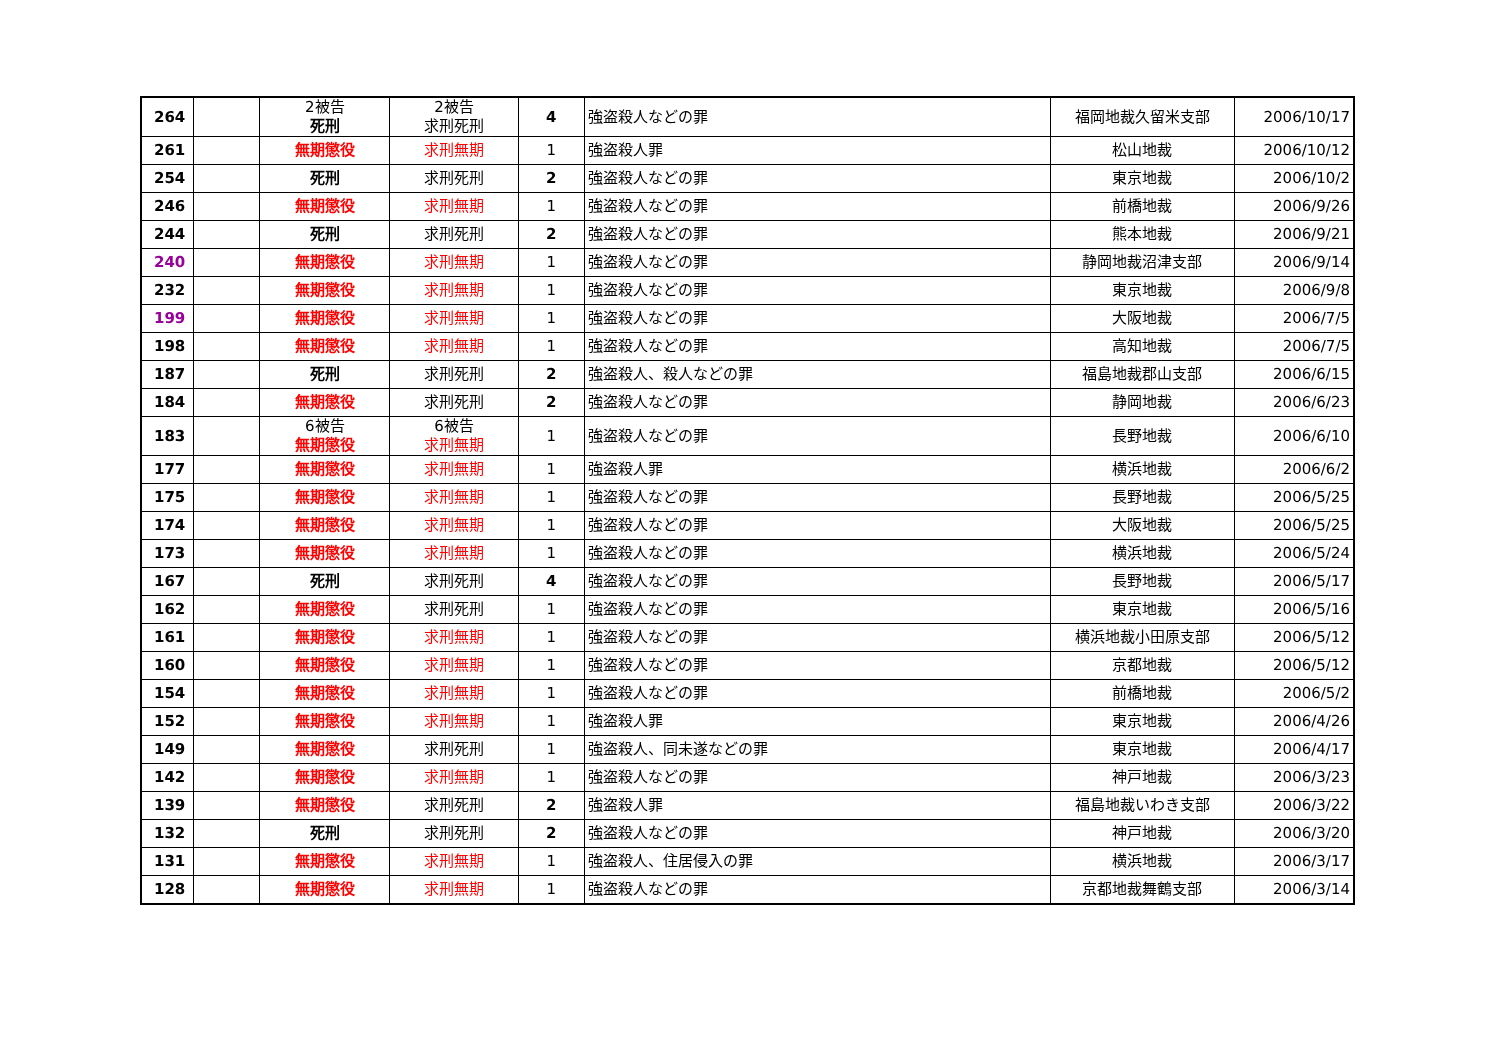| 264 | | 2被告 死刑 | 2被告 求刑死刑 | 4 | 強盗殺人などの罪 | 福岡地裁久留米支部 | 2006/10/17 |
| 261 | | 無期懲役 | 求刑無期 | 1 | 強盗殺人罪 | 松山地裁 | 2006/10/12 |
| 254 | | 死刑 | 求刑死刑 | 2 | 強盗殺人などの罪 | 東京地裁 | 2006/10/2 |
| 246 | | 無期懲役 | 求刑無期 | 1 | 強盗殺人などの罪 | 前橋地裁 | 2006/9/26 |
| 244 | | 死刑 | 求刑死刑 | 2 | 強盗殺人などの罪 | 熊本地裁 | 2006/9/21 |
| 240 | | 無期懲役 | 求刑無期 | 1 | 強盗殺人などの罪 | 静岡地裁沼津支部 | 2006/9/14 |
| 232 | | 無期懲役 | 求刑無期 | 1 | 強盗殺人などの罪 | 東京地裁 | 2006/9/8 |
| 199 | | 無期懲役 | 求刑無期 | 1 | 強盗殺人などの罪 | 大阪地裁 | 2006/7/5 |
| 198 | | 無期懲役 | 求刑無期 | 1 | 強盗殺人などの罪 | 高知地裁 | 2006/7/5 |
| 187 | | 死刑 | 求刑死刑 | 2 | 強盗殺人、殺人などの罪 | 福島地裁郡山支部 | 2006/6/15 |
| 184 | | 無期懲役 | 求刑死刑 | 2 | 強盗殺人などの罪 | 静岡地裁 | 2006/6/23 |
| 183 | | 6被告 無期懲役 | 6被告 求刑無期 | 1 | 強盗殺人などの罪 | 長野地裁 | 2006/6/10 |
| 177 | | 無期懲役 | 求刑無期 | 1 | 強盗殺人罪 | 横浜地裁 | 2006/6/2 |
| 175 | | 無期懲役 | 求刑無期 | 1 | 強盗殺人などの罪 | 長野地裁 | 2006/5/25 |
| 174 | | 無期懲役 | 求刑無期 | 1 | 強盗殺人などの罪 | 大阪地裁 | 2006/5/25 |
| 173 | | 無期懲役 | 求刑無期 | 1 | 強盗殺人などの罪 | 横浜地裁 | 2006/5/24 |
| 167 | | 死刑 | 求刑死刑 | 4 | 強盗殺人などの罪 | 長野地裁 | 2006/5/17 |
| 162 | | 無期懲役 | 求刑死刑 | 1 | 強盗殺人などの罪 | 東京地裁 | 2006/5/16 |
| 161 | | 無期懲役 | 求刑無期 | 1 | 強盗殺人などの罪 | 横浜地裁小田原支部 | 2006/5/12 |
| 160 | | 無期懲役 | 求刑無期 | 1 | 強盗殺人などの罪 | 京都地裁 | 2006/5/12 |
| 154 | | 無期懲役 | 求刑無期 | 1 | 強盗殺人などの罪 | 前橋地裁 | 2006/5/2 |
| 152 | | 無期懲役 | 求刑無期 | 1 | 強盗殺人罪 | 東京地裁 | 2006/4/26 |
| 149 | | 無期懲役 | 求刑死刑 | 1 | 強盗殺人、同未遂などの罪 | 東京地裁 | 2006/4/17 |
| 142 | | 無期懲役 | 求刑無期 | 1 | 強盗殺人などの罪 | 神戸地裁 | 2006/3/23 |
| 139 | | 無期懲役 | 求刑死刑 | 2 | 強盗殺人罪 | 福島地裁いわき支部 | 2006/3/22 |
| 132 | | 死刑 | 求刑死刑 | 2 | 強盗殺人などの罪 | 神戸地裁 | 2006/3/20 |
| 131 | | 無期懲役 | 求刑無期 | 1 | 強盗殺人、住居侵入の罪 | 横浜地裁 | 2006/3/17 |
| 128 | | 無期懲役 | 求刑無期 | 1 | 強盗殺人などの罪 | 京都地裁舞鶴支部 | 2006/3/14 |